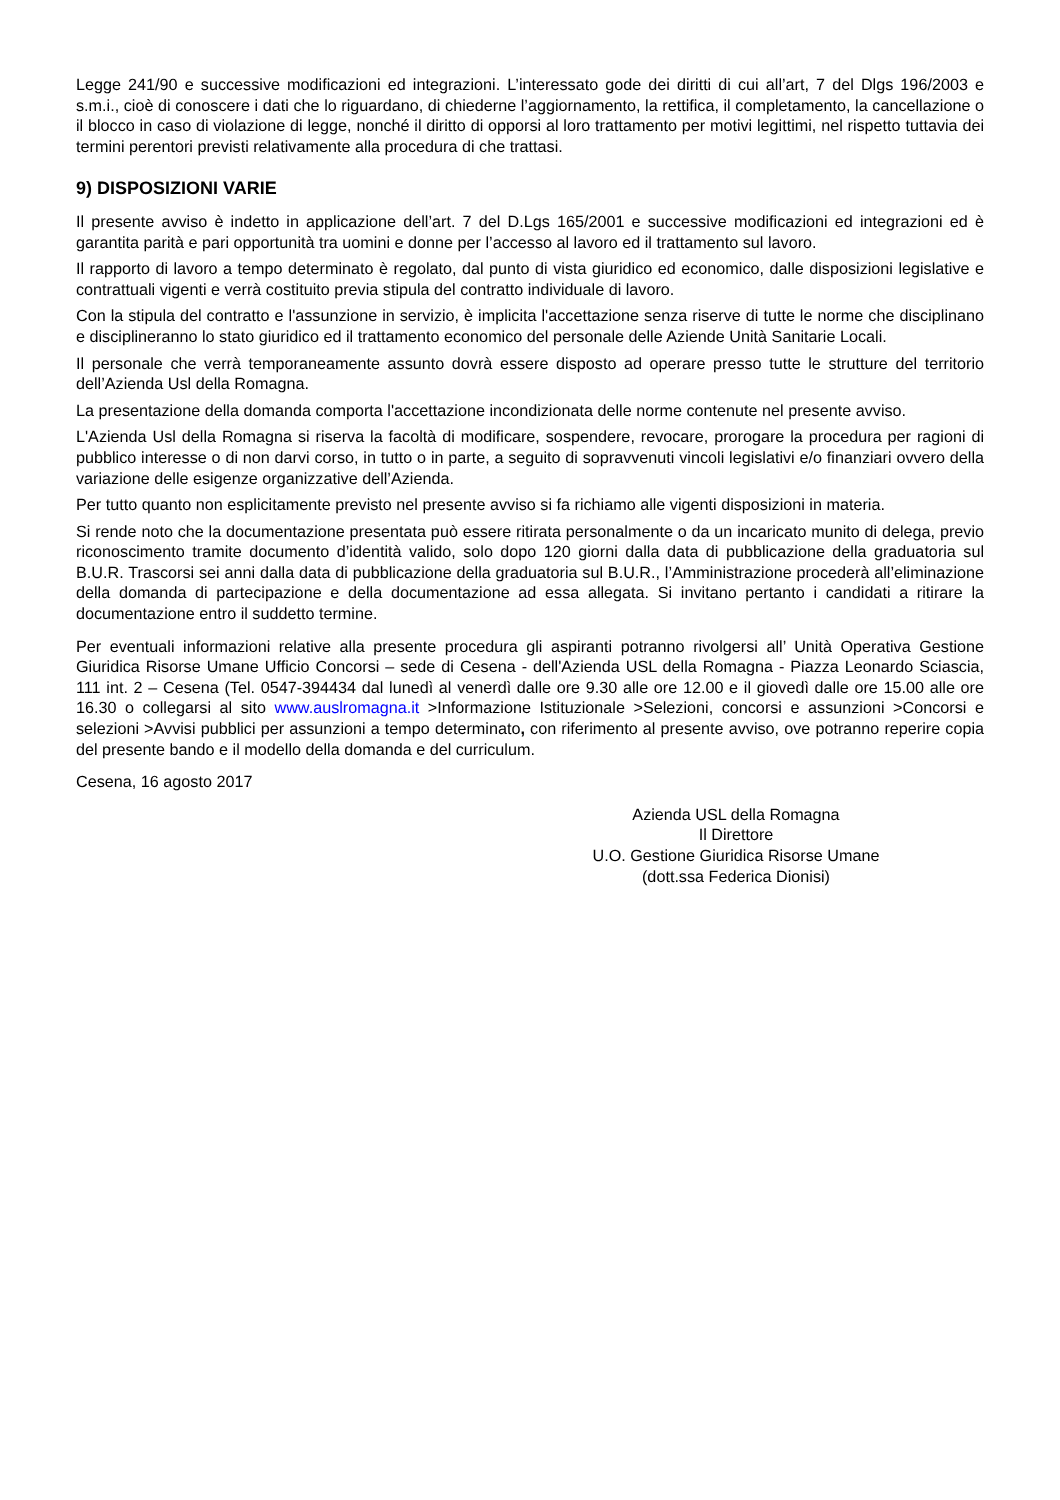Legge 241/90 e successive modificazioni ed integrazioni. L’interessato gode dei diritti di cui all’art, 7 del Dlgs 196/2003 e s.m.i., cioè di conoscere i dati che lo riguardano, di chiederne l’aggiornamento, la rettifica, il completamento, la cancellazione o il blocco in caso di violazione di legge, nonché il diritto di opporsi al loro trattamento per motivi legittimi, nel rispetto tuttavia dei termini perentori previsti relativamente alla procedura di che trattasi.
9) DISPOSIZIONI VARIE
Il presente avviso è indetto in applicazione dell’art. 7 del D.Lgs 165/2001 e successive modificazioni ed integrazioni ed è garantita parità e pari opportunità tra uomini e donne per l’accesso al lavoro ed il trattamento sul lavoro.
Il rapporto di lavoro a tempo determinato è regolato, dal punto di vista giuridico ed economico, dalle disposizioni legislative e contrattuali vigenti e verrà costituito previa stipula del contratto individuale di lavoro.
Con la stipula del contratto e l'assunzione in servizio, è implicita l'accettazione senza riserve di tutte le norme che disciplinano e disciplineranno lo stato giuridico ed il trattamento economico del personale delle Aziende Unità Sanitarie Locali.
Il personale che verrà temporaneamente assunto dovrà essere disposto ad operare presso tutte le strutture del territorio dell’Azienda Usl della Romagna.
La presentazione della domanda comporta l'accettazione incondizionata delle norme contenute nel presente avviso.
L'Azienda Usl della Romagna si riserva la facoltà di modificare, sospendere, revocare, prorogare la procedura per ragioni di pubblico interesse o di non darvi corso, in tutto o in parte, a seguito di sopravvenuti vincoli legislativi e/o finanziari ovvero della variazione delle esigenze organizzative dell’Azienda.
Per tutto quanto non esplicitamente previsto nel presente avviso si fa richiamo alle vigenti disposizioni in materia.
Si rende noto che la documentazione presentata può essere ritirata personalmente o da un incaricato munito di delega, previo riconoscimento tramite documento d’identità valido, solo dopo 120 giorni dalla data di pubblicazione della graduatoria sul B.U.R. Trascorsi sei anni dalla data di pubblicazione della graduatoria sul B.U.R., l’Amministrazione procederà all’eliminazione della domanda di partecipazione e della documentazione ad essa allegata. Si invitano pertanto i candidati a ritirare la documentazione entro il suddetto termine.
Per eventuali informazioni relative alla presente procedura gli aspiranti potranno rivolgersi all’ Unità Operativa Gestione Giuridica Risorse Umane Ufficio Concorsi – sede di Cesena - dell'Azienda USL della Romagna - Piazza Leonardo Sciascia, 111 int. 2 – Cesena (Tel. 0547-394434 dal lunedì al venerdì dalle ore 9.30 alle ore 12.00 e il giovedì dalle ore 15.00 alle ore 16.30 o collegarsi al sito www.auslromagna.it >Informazione Istituzionale >Selezioni, concorsi e assunzioni >Concorsi e selezioni >Avvisi pubblici per assunzioni a tempo determinato, con riferimento al presente avviso, ove potranno reperire copia del presente bando e il modello della domanda e del curriculum.
Cesena, 16 agosto 2017
Azienda USL della Romagna
Il Direttore
U.O. Gestione Giuridica Risorse Umane
(dott.ssa Federica Dionisi)